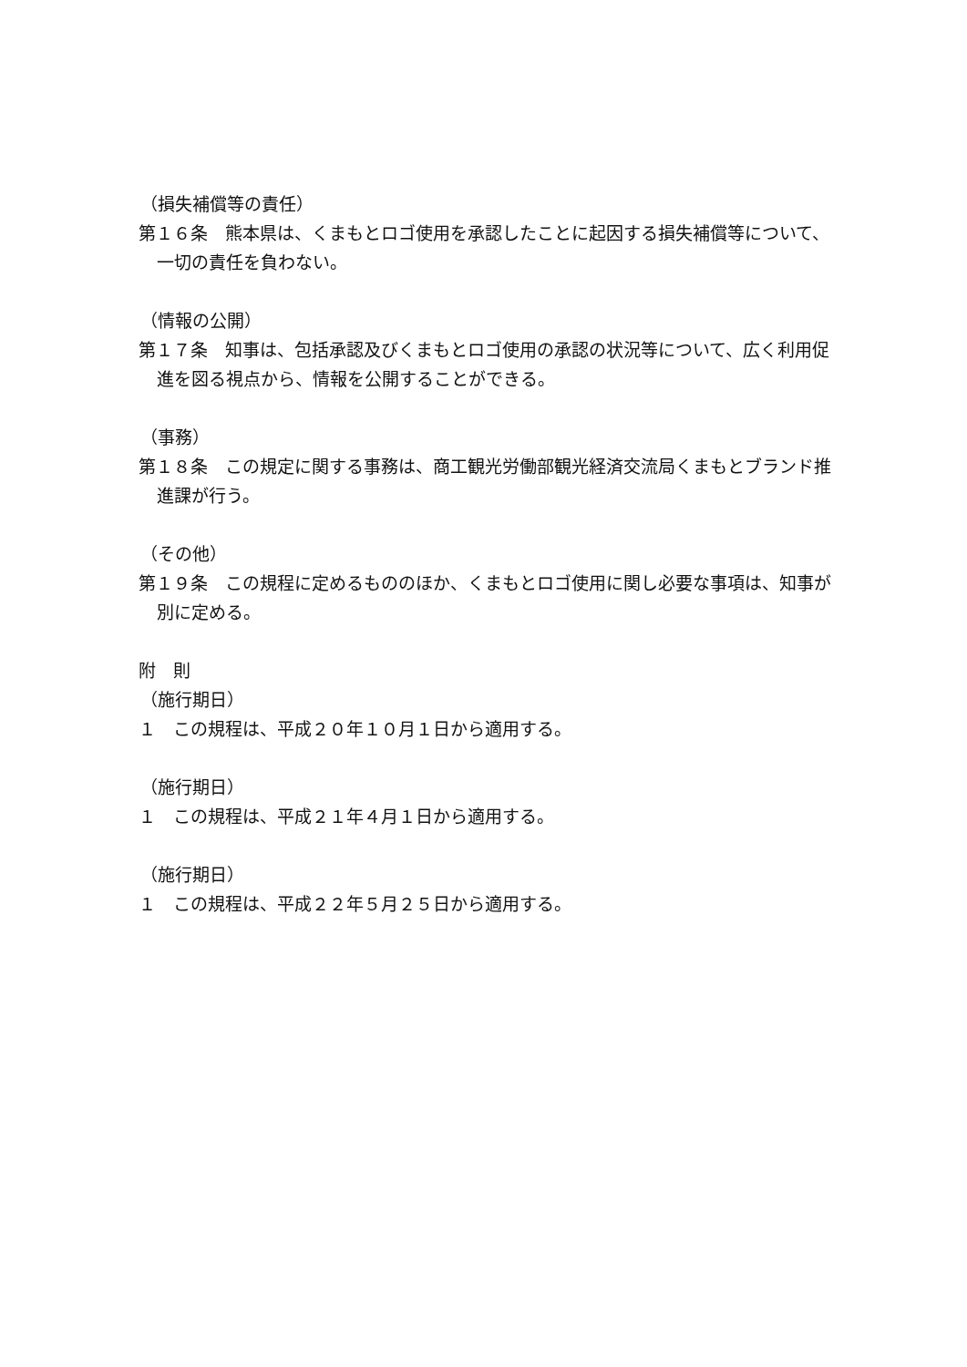（損失補償等の責任）
第１６条　熊本県は、くまもとロゴ使用を承認したことに起因する損失補償等について、一切の責任を負わない。
（情報の公開）
第１７条　知事は、包括承認及びくまもとロゴ使用の承認の状況等について、広く利用促進を図る視点から、情報を公開することができる。
（事務）
第１８条　この規定に関する事務は、商工観光労働部観光経済交流局くまもとブランド推進課が行う。
（その他）
第１９条　この規程に定めるもののほか、くまもとロゴ使用に関し必要な事項は、知事が別に定める。
附　則
（施行期日）
１　この規程は、平成２０年１０月１日から適用する。
（施行期日）
１　この規程は、平成２１年４月１日から適用する。
（施行期日）
１　この規程は、平成２２年５月２５日から適用する。